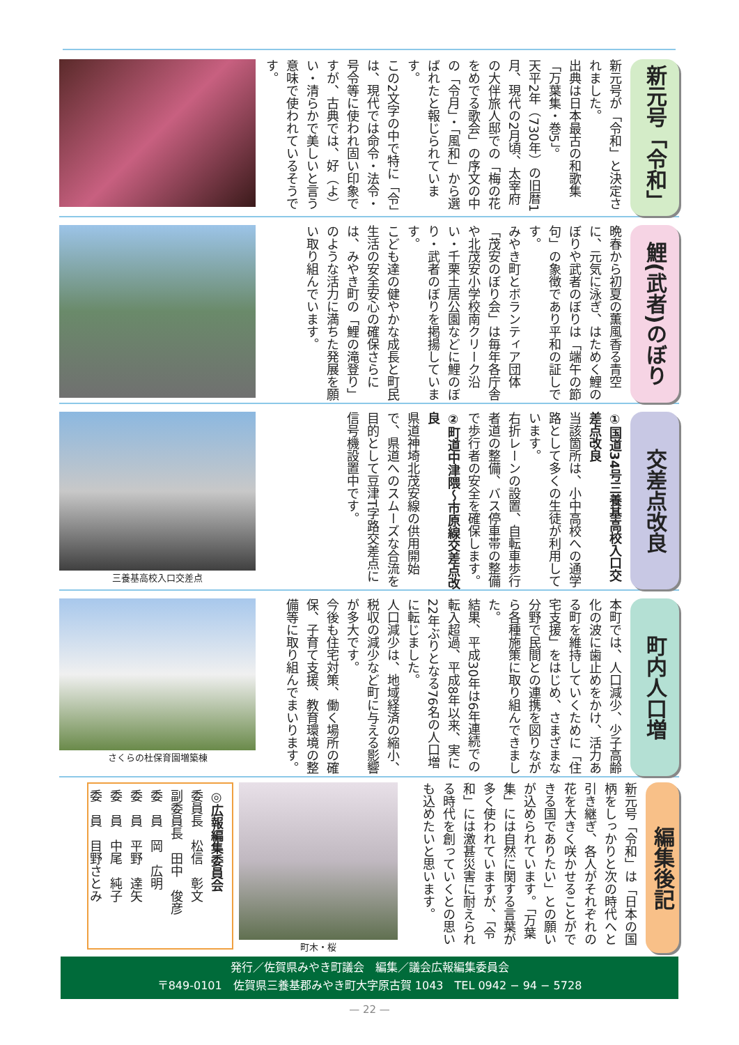新元号「令和」
新元号が「令和」と決定されました。
出典は日本最古の和歌集「万葉集・巻5」。
天平2年（730年）の旧暦1月、現代の2月頃、太宰府の大伴旅人邸での「梅の花をめでる歌会」の序文の中の「令月」・「風和」から選ばれたと報じられています。
この2文字の中で特に「令」は、現代では命令・法令・号令等に使われ固い印象ですが、古典では、好（よ）い・清らかで美しいと言う意味で使われているそうです。
鯉(武者)のぼり
晩春から初夏の薫風香る青空に、元気に泳ぎ、はためく鯉のぼりや武者のぼりは「端午の節句」の象徴であり平和の証しです。
みやき町とボランティア団体「茂安のぼり会」は毎年各庁舎や北茂安小学校南クリーク沿い・千栗土居公園などに鯉のぼり・武者のぼりを掲揚しています。
こども達の健やかな成長と町民生活の安全安心の確保さらには、みやき町の「鯉の滝登り」のような活力に満ちた発展を願い取り組んでいます。
交差点改良
①国道34号三養基高校入口交差点改良
当該箇所は、小中高校への通学路として多くの生徒が利用しています。
右折レーンの設置、自転車歩行者道の整備、バス停車帯の整備で歩行者の安全を確保します。
②町道中津隈～市原線交差点改良
県道神埼北茂安線の供用開始で、県道へのスムーズな合流を目的として豆津T字路交差点に信号機設置中です。
三養基高校入口交差点
町内人口増
本町では、人口減少、少子高齢化の波に歯止めをかけ、活力ある町を維持していくために「住宅支援」をはじめ、さまざまな分野で民間との連携を図りながら各種施策に取り組んできました。
結果、平成30年は6年連続での転入超過、平成8年以来、実に22年ぶりとなる76名の人口増に転じました。
人口減少は、地域経済の縮小、税収の減少など町に与える影響が多大です。
今後も住宅対策、働く場所の確保、子育て支援、教育環境の整備等に取り組んでまいります。
さくらの杜保育園増築棟
編集後記
新元号「令和」は「日本の国柄をしっかりと次の時代へと引き継ぎ、各人がそれぞれの花を大きく咲かせることができる国でありたい」との願いが込められています。「万葉集」には自然に関する言葉が多く使われていますが、「令和」には激甚災害に耐えられる時代を創っていくとの思いも込めたいと思います。
町木・桜
◎広報編集委員会
委員長　松信　彰文
副委員長　田中　俊彦
委　員　岡　広明
委　員　平野　達矢
委　員　中尾　純子
委　員　目野さとみ
発行／佐賀県みやき町議会　編集／議会広報編集委員会
〒849-0101　佐賀県三養基郡みやき町大字原古賀 1043　TEL 0942 − 94 − 5728
— 22 —